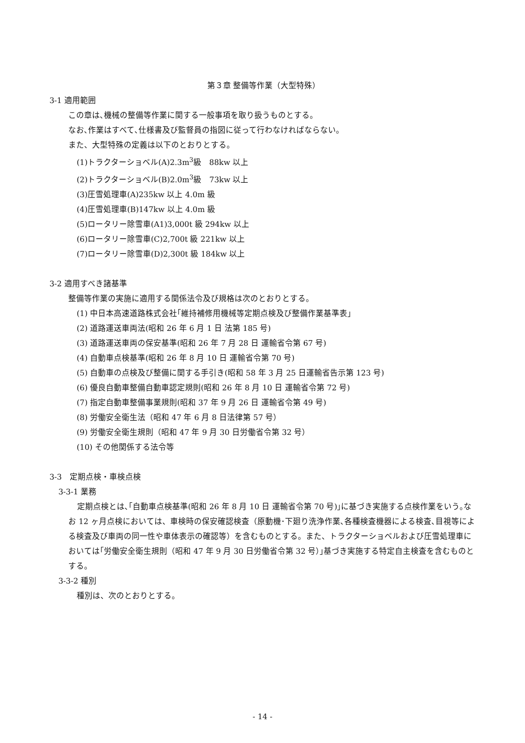第３章 整備等作業（大型特殊）
3-1 適用範囲
この章は､機械の整備等作業に関する一般事項を取り扱うものとする。
なお､作業はすべて､仕様書及び監督員の指図に従って行わなければならない｡
また、大型特殊の定義は以下のとおりとする。
(1)トラクターショベル(A)2.3m<sup>3</sup>級　88kw 以上
(2)トラクターショベル(B)2.0m<sup>3</sup>級　73kw 以上
(3)圧雪処理車(A)235kw 以上 4.0m 級
(4)圧雪処理車(B)147kw 以上 4.0m 級
(5)ロータリー除雪車(A1)3,000t 級 294kw 以上
(6)ロータリー除雪車(C)2,700t 級 221kw 以上
(7)ロータリー除雪車(D)2,300t 級 184kw 以上
3-2 適用すべき諸基準
整備等作業の実施に適用する関係法令及び規格は次のとおりとする。
(1) 中日本高速道路株式会社｢維持補修用機械等定期点検及び整備作業基準表｣
(2) 道路運送車両法(昭和 26 年 6 月 1 日 法第 185 号)
(3) 道路運送車両の保安基準(昭和 26 年 7 月 28 日 運輸省令第 67 号)
(4) 自動車点検基準(昭和 26 年 8 月 10 日 運輸省令第 70 号)
(5) 自動車の点検及び整備に関する手引き(昭和 58 年 3 月 25 日運輸省告示第 123 号)
(6) 優良自動車整備自動車認定規則(昭和 26 年 8 月 10 日 運輸省令第 72 号)
(7) 指定自動車整備事業規則(昭和 37 年 9 月 26 日 運輸省令第 49 号)
(8) 労働安全衛生法（昭和 47 年 6 月 8 日法律第 57 号）
(9) 労働安全衛生規則（昭和 47 年 9 月 30 日労働省令第 32 号）
(10) その他関係する法令等
3-3　定期点検・車検点検
3-3-1 業務
定期点検とは､｢自動車点検基準(昭和 26 年 8 月 10 日 運輸省令第 70 号)｣に基づき実施する点検作業をいう｡なお 12 ヶ月点検においては、車検時の保安確認検査（原動機･下廻り洗浄作業､各種検査機器による検査､目視等による検査及び車両の同一性や車体表示の確認等）を含むものとする。また、トラクターショベルおよび圧雪処理車においては｢労働安全衛生規則（昭和 47 年 9 月 30 日労働省令第 32 号）｣基づき実施する特定自主検査を含むものとする。
3-3-2 種別
種別は、次のとおりとする。
- 14 -